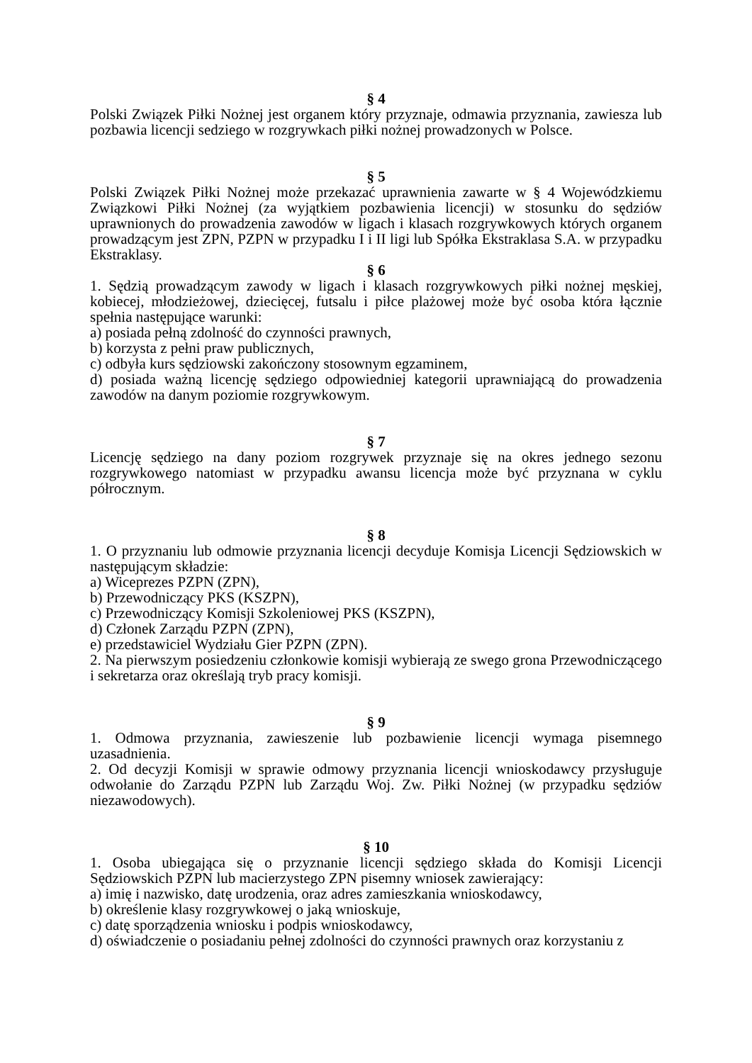§ 4
Polski Związek Piłki Nożnej jest organem który przyznaje, odmawia przyznania, zawiesza lub pozbawia licencji sedziego w rozgrywkach piłki nożnej prowadzonych w Polsce.
§ 5
Polski Związek Piłki Nożnej może przekazać uprawnienia zawarte w § 4 Wojewódzkiemu Związkowi Piłki Nożnej (za wyjątkiem pozbawienia licencji) w stosunku do sędziów uprawnionych do prowadzenia zawodów w ligach i klasach rozgrywkowych których organem prowadzącym jest ZPN, PZPN w przypadku I i II ligi lub Spółka Ekstraklasa S.A. w przypadku Ekstraklasy.
§ 6
1. Sędzią prowadzącym zawody w ligach i klasach rozgrywkowych piłki nożnej męskiej, kobiecej, młodzieżowej, dziecięcej, futsalu i piłce plażowej może być osoba która łącznie spełnia następujące warunki:
a) posiada pełną zdolność do czynności prawnych,
b) korzysta z pełni praw publicznych,
c) odbyła kurs sędziowski zakończony stosownym egzaminem,
d) posiada ważną licencję sędziego odpowiedniej kategorii uprawniającą do prowadzenia zawodów na danym poziomie rozgrywkowym.
§ 7
Licencję sędziego na dany poziom rozgrywek przyznaje się na okres jednego sezonu rozgrywkowego natomiast w przypadku awansu licencja może być przyznana w cyklu półrocznym.
§ 8
1. O przyznaniu lub odmowie przyznania licencji decyduje Komisja Licencji Sędziowskich w następującym składzie:
a) Wiceprezes PZPN (ZPN),
b) Przewodniczący PKS (KSZPN),
c) Przewodniczący Komisji Szkoleniowej PKS (KSZPN),
d) Członek Zarządu PZPN (ZPN),
e) przedstawiciel Wydziału Gier PZPN (ZPN).
2. Na pierwszym posiedzeniu członkowie komisji wybierają ze swego grona Przewodniczącego i sekretarza oraz określają tryb pracy komisji.
§ 9
1. Odmowa przyznania, zawieszenie lub pozbawienie licencji wymaga pisemnego uzasadnienia.
2. Od decyzji Komisji w sprawie odmowy przyznania licencji wnioskodawcy przysługuje odwołanie do Zarządu PZPN lub Zarządu Woj. Zw. Piłki Nożnej (w przypadku sędziów niezawodowych).
§ 10
1. Osoba ubiegająca się o przyznanie licencji sędziego składa do Komisji Licencji Sędziowskich PZPN lub macierzystego ZPN pisemny wniosek zawierający:
a) imię i nazwisko, datę urodzenia, oraz adres zamieszkania wnioskodawcy,
b) określenie klasy rozgrywkowej o jaką wnioskuje,
c) datę sporządzenia wniosku i podpis wnioskodawcy,
d) oświadczenie o posiadaniu pełnej zdolności do czynności prawnych oraz korzystaniu z